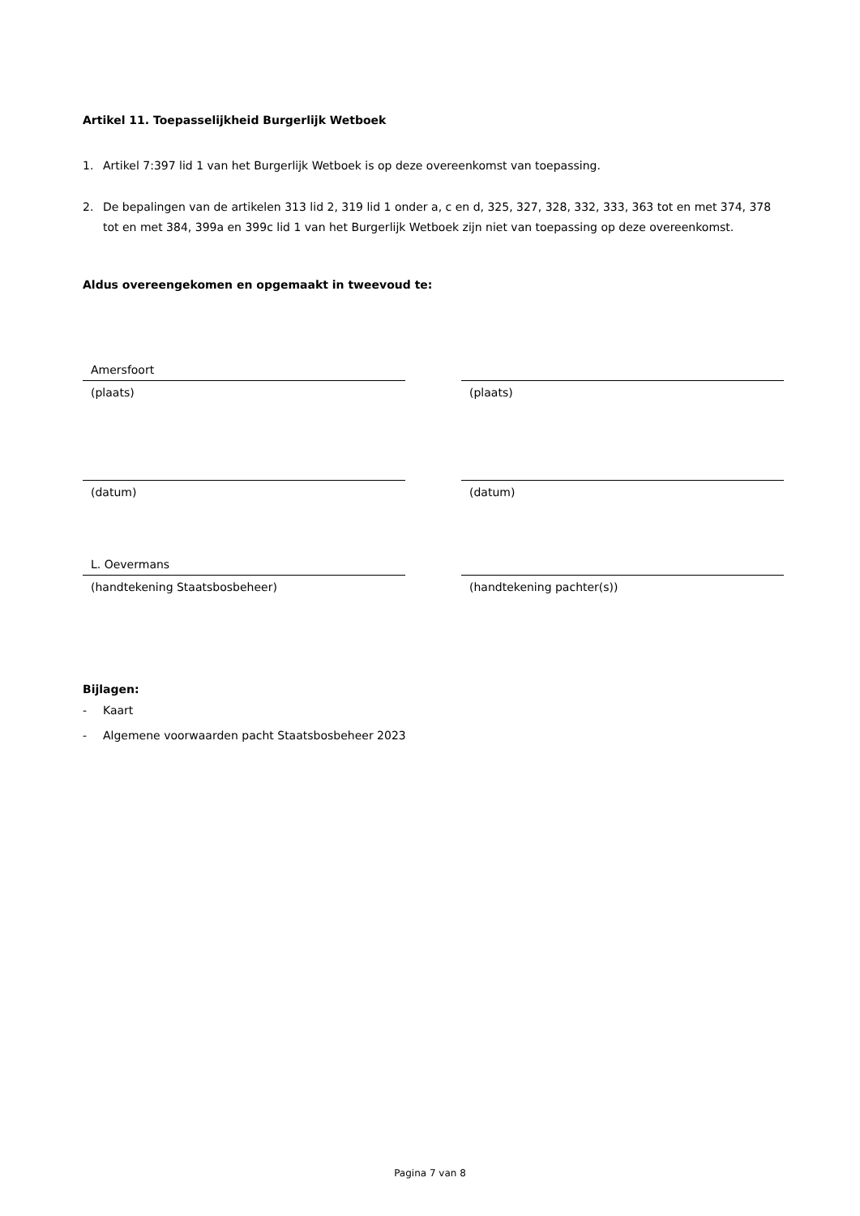Artikel 11. Toepasselijkheid Burgerlijk Wetboek
1. Artikel 7:397 lid 1 van het Burgerlijk Wetboek is op deze overeenkomst van toepassing.
2. De bepalingen van de artikelen 313 lid 2, 319 lid 1 onder a, c en d, 325, 327, 328, 332, 333, 363 tot en met 374, 378 tot en met 384, 399a en 399c lid 1 van het Burgerlijk Wetboek zijn niet van toepassing op deze overeenkomst.
Aldus overeengekomen en opgemaakt in tweevoud te:
Amersfoort
(plaats)
(datum)
L. Oevermans
(handtekening Staatsbosbeheer)
(plaats)
(datum)
(handtekening pachter(s))
Bijlagen:
- Kaart
- Algemene voorwaarden pacht Staatsbosbeheer 2023
Pagina 7 van 8